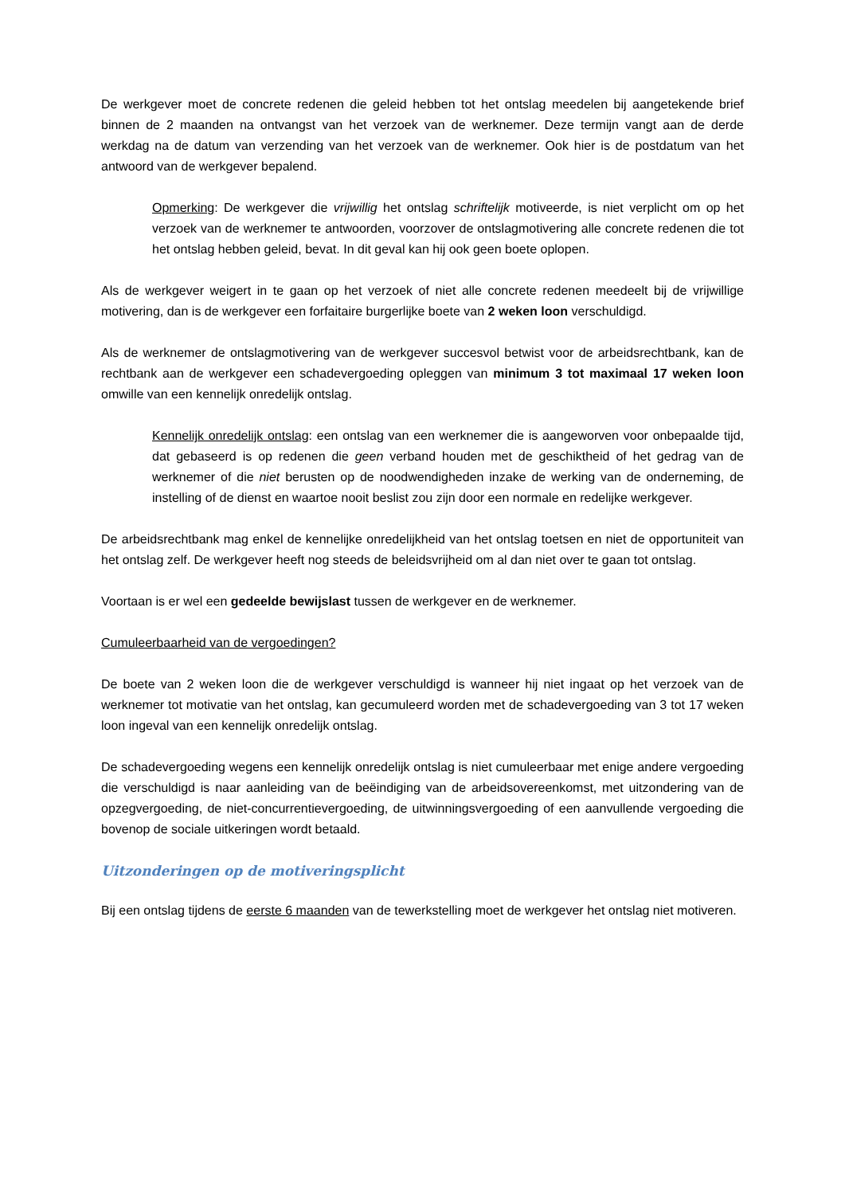De werkgever moet de concrete redenen die geleid hebben tot het ontslag meedelen bij aangetekende brief binnen de 2 maanden na ontvangst van het verzoek van de werknemer. Deze termijn vangt aan de derde werkdag na de datum van verzending van het verzoek van de werknemer. Ook hier is de postdatum van het antwoord van de werkgever bepalend.
Opmerking: De werkgever die vrijwillig het ontslag schriftelijk motiveerde, is niet verplicht om op het verzoek van de werknemer te antwoorden, voorzover de ontslagmotivering alle concrete redenen die tot het ontslag hebben geleid, bevat. In dit geval kan hij ook geen boete oplopen.
Als de werkgever weigert in te gaan op het verzoek of niet alle concrete redenen meedeelt bij de vrijwillige motivering, dan is de werkgever een forfaitaire burgerlijke boete van 2 weken loon verschuldigd.
Als de werknemer de ontslagmotivering van de werkgever succesvol betwist voor de arbeidsrechtbank, kan de rechtbank aan de werkgever een schadevergoeding opleggen van minimum 3 tot maximaal 17 weken loon omwille van een kennelijk onredelijk ontslag.
Kennelijk onredelijk ontslag: een ontslag van een werknemer die is aangeworven voor onbepaalde tijd, dat gebaseerd is op redenen die geen verband houden met de geschiktheid of het gedrag van de werknemer of die niet berusten op de noodwendigheden inzake de werking van de onderneming, de instelling of de dienst en waartoe nooit beslist zou zijn door een normale en redelijke werkgever.
De arbeidsrechtbank mag enkel de kennelijke onredelijkheid van het ontslag toetsen en niet de opportuniteit van het ontslag zelf. De werkgever heeft nog steeds de beleidsvrijheid om al dan niet over te gaan tot ontslag.
Voortaan is er wel een gedeelde bewijslast tussen de werkgever en de werknemer.
Cumuleerbaarheid van de vergoedingen?
De boete van 2 weken loon die de werkgever verschuldigd is wanneer hij niet ingaat op het verzoek van de werknemer tot motivatie van het ontslag, kan gecumuleerd worden met de schadevergoeding van 3 tot 17 weken loon ingeval van een kennelijk onredelijk ontslag.
De schadevergoeding wegens een kennelijk onredelijk ontslag is niet cumuleerbaar met enige andere vergoeding die verschuldigd is naar aanleiding van de beëindiging van de arbeidsovereenkomst, met uitzondering van de opzegvergoeding, de niet-concurrentievergoeding, de uitwinningsvergoeding of een aanvullende vergoeding die bovenop de sociale uitkeringen wordt betaald.
Uitzonderingen op de motiveringsplicht
Bij een ontslag tijdens de eerste 6 maanden van de tewerkstelling moet de werkgever het ontslag niet motiveren.